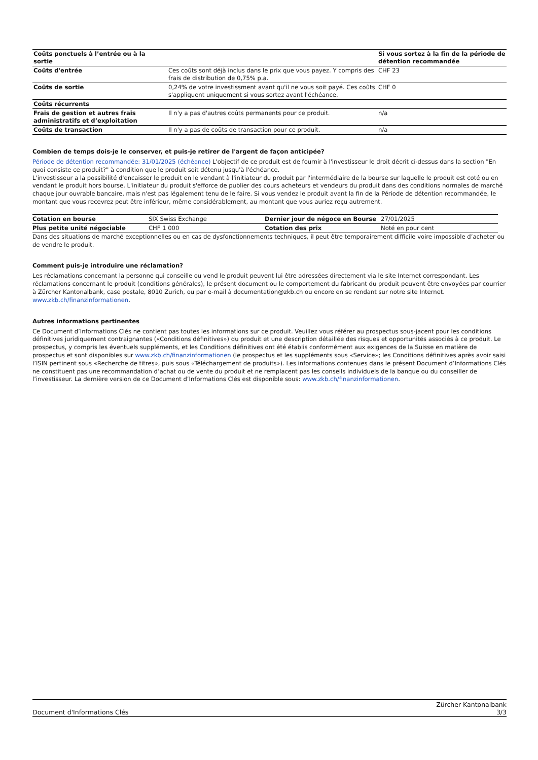| Coûts ponctuels à l’entrée ou à la sortie | | Si vous sortez à la fin de la période de détention recommandée |
| --- | --- | --- |
| Coûts d'entrée | Ces coûts sont déjà inclus dans le prix que vous payez. Y compris des frais de distribution de 0,75% p.a. | CHF 23 |
| Coûts de sortie | 0,24% de votre investissment avant qu'il ne vous soit payé. Ces coûts s'appliquent uniquement si vous sortez avant l'échéance. | CHF 0 |
| Coûts récurrents | | |
| Frais de gestion et autres frais administratifs et d’exploitation | Il n'y a pas d'autres coûts permanents pour ce produit. | n/a |
| Coûts de transaction | Il n'y a pas de coûts de transaction pour ce produit. | n/a |
Combien de temps dois-je le conserver, et puis-je retirer de l'argent de façon anticipée?
Période de détention recommandée: 31/01/2025 (échéance) L'objectif de ce produit est de fournir à l'investisseur le droit décrit ci-dessus dans la section "En quoi consiste ce produit?" à condition que le produit soit détenu jusqu'à l'échéance.
L'investisseur a la possibilité d'encaisser le produit en le vendant à l'initiateur du produit par l'intermédiaire de la bourse sur laquelle le produit est coté ou en vendant le produit hors bourse. L'initiateur du produit s'efforce de publier des cours acheteurs et vendeurs du produit dans des conditions normales de marché chaque jour ouvrable bancaire, mais n'est pas légalement tenu de le faire. Si vous vendez le produit avant la fin de la Période de détention recommandée, le montant que vous recevrez peut être inférieur, même considérablement, au montant que vous auriez reçu autrement.
| Cotation en bourse | SIX Swiss Exchange | Dernier jour de négoce en Bourse | 27/01/2025 |
| Plus petite unité négociable | CHF 1 000 | Cotation des prix | Noté en pour cent |
Dans des situations de marché exceptionnelles ou en cas de dysfonctionnements techniques, il peut être temporairement difficile voire impossible d’acheter ou de vendre le produit.
Comment puis-je introduire une réclamation?
Les réclamations concernant la personne qui conseille ou vend le produit peuvent lui être adressées directement via le site Internet correspondant. Les réclamations concernant le produit (conditions générales), le présent document ou le comportement du fabricant du produit peuvent être envoyées par courrier à Zürcher Kantonalbank, case postale, 8010 Zurich, ou par e-mail à documentation@zkb.ch ou encore en se rendant sur notre site Internet.
www.zkb.ch/finanzinformationen.
Autres informations pertinentes
Ce Document d’Informations Clés ne contient pas toutes les informations sur ce produit. Veuillez vous référer au prospectus sous-jacent pour les conditions définitives juridiquement contraignantes («Conditions définitives») du produit et une description détaillée des risques et opportunités associés à ce produit. Le prospectus, y compris les éventuels suppléments, et les Conditions définitives ont été établis conformément aux exigences de la Suisse en matière de prospectus et sont disponibles sur www.zkb.ch/finanzinformationen (le prospectus et les suppléments sous «Service»; les Conditions définitives après avoir saisi l’ISIN pertinent sous «Recherche de titres», puis sous «Téléchargement de produits»). Les informations contenues dans le présent Document d’Informations Clés ne constituent pas une recommandation d’achat ou de vente du produit et ne remplacent pas les conseils individuels de la banque ou du conseiller de l’investisseur. La dernière version de ce Document d’Informations Clés est disponible sous: www.zkb.ch/finanzinformationen.
Document d'Informations Clés
Zürcher Kantonalbank
3/3